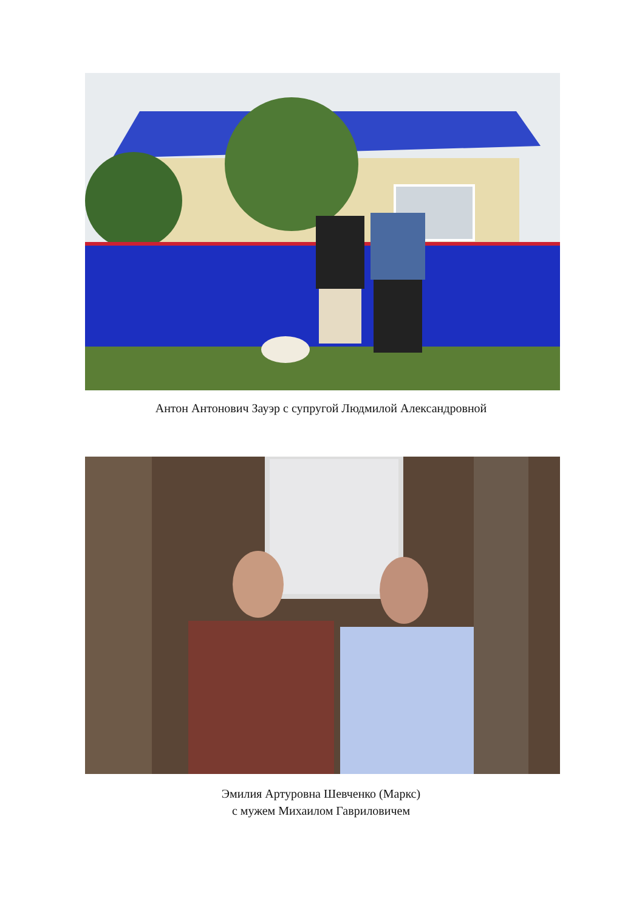Антон Антонович Зауэр с супругой Людмилой Александровной
Эмилия Артуровна Шевченко (Маркс)
с мужем Михаилом Гавриловичем